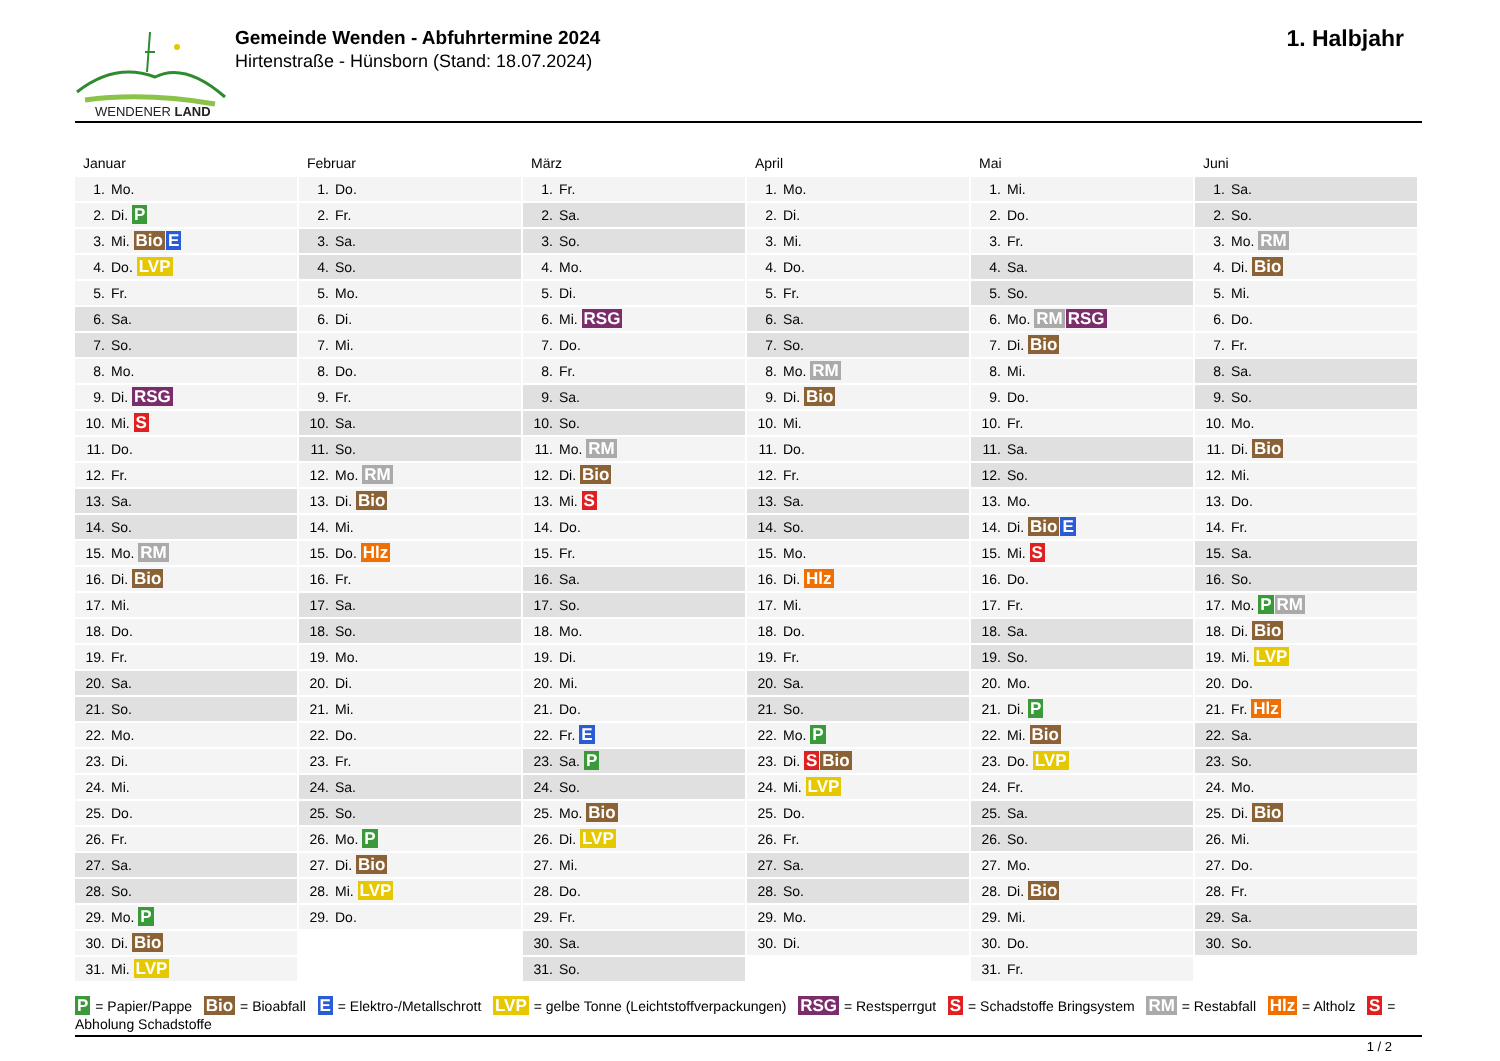WENDENER LAND
Gemeinde Wenden - Abfuhrtermine 2024
Hirtenstraße - Hünsborn (Stand: 18.07.2024)
1. Halbjahr
Januar
| 1. | Mo. |
| 2. | Di. P |
| 3. | Mi. Bio E |
| 4. | Do. LVP |
| 5. | Fr. |
| 6. | Sa. |
| 7. | So. |
| 8. | Mo. |
| 9. | Di. RSG |
| 10. | Mi. S |
| 11. | Do. |
| 12. | Fr. |
| 13. | Sa. |
| 14. | So. |
| 15. | Mo. RM |
| 16. | Di. Bio |
| 17. | Mi. |
| 18. | Do. |
| 19. | Fr. |
| 20. | Sa. |
| 21. | So. |
| 22. | Mo. |
| 23. | Di. |
| 24. | Mi. |
| 25. | Do. |
| 26. | Fr. |
| 27. | Sa. |
| 28. | So. |
| 29. | Mo. P |
| 30. | Di. Bio |
| 31. | Mi. LVP |
Februar
| 1. | Do. |
| 2. | Fr. |
| 3. | Sa. |
| 4. | So. |
| 5. | Mo. |
| 6. | Di. |
| 7. | Mi. |
| 8. | Do. |
| 9. | Fr. |
| 10. | Sa. |
| 11. | So. |
| 12. | Mo. RM |
| 13. | Di. Bio |
| 14. | Mi. |
| 15. | Do. Hlz |
| 16. | Fr. |
| 17. | Sa. |
| 18. | So. |
| 19. | Mo. |
| 20. | Di. |
| 21. | Mi. |
| 22. | Do. |
| 23. | Fr. |
| 24. | Sa. |
| 25. | So. |
| 26. | Mo. P |
| 27. | Di. Bio |
| 28. | Mi. LVP |
| 29. | Do. |
März
| 1. | Fr. |
| 2. | Sa. |
| 3. | So. |
| 4. | Mo. |
| 5. | Di. |
| 6. | Mi. RSG |
| 7. | Do. |
| 8. | Fr. |
| 9. | Sa. |
| 10. | So. |
| 11. | Mo. RM |
| 12. | Di. Bio |
| 13. | Mi. S |
| 14. | Do. |
| 15. | Fr. |
| 16. | Sa. |
| 17. | So. |
| 18. | Mo. |
| 19. | Di. |
| 20. | Mi. |
| 21. | Do. |
| 22. | Fr. E |
| 23. | Sa. P |
| 24. | So. |
| 25. | Mo. Bio |
| 26. | Di. LVP |
| 27. | Mi. |
| 28. | Do. |
| 29. | Fr. |
| 30. | Sa. |
| 31. | So. |
April
| 1. | Mo. |
| 2. | Di. |
| 3. | Mi. |
| 4. | Do. |
| 5. | Fr. |
| 6. | Sa. |
| 7. | So. |
| 8. | Mo. RM |
| 9. | Di. Bio |
| 10. | Mi. |
| 11. | Do. |
| 12. | Fr. |
| 13. | Sa. |
| 14. | So. |
| 15. | Mo. |
| 16. | Di. Hlz |
| 17. | Mi. |
| 18. | Do. |
| 19. | Fr. |
| 20. | Sa. |
| 21. | So. |
| 22. | Mo. P |
| 23. | Di. S Bio |
| 24. | Mi. LVP |
| 25. | Do. |
| 26. | Fr. |
| 27. | Sa. |
| 28. | So. |
| 29. | Mo. |
| 30. | Di. |
Mai
| 1. | Mi. |
| 2. | Do. |
| 3. | Fr. |
| 4. | Sa. |
| 5. | So. |
| 6. | Mo. RM RSG |
| 7. | Di. Bio |
| 8. | Mi. |
| 9. | Do. |
| 10. | Fr. |
| 11. | Sa. |
| 12. | So. |
| 13. | Mo. |
| 14. | Di. Bio E |
| 15. | Mi. S |
| 16. | Do. |
| 17. | Fr. |
| 18. | Sa. |
| 19. | So. |
| 20. | Mo. |
| 21. | Di. P |
| 22. | Mi. Bio |
| 23. | Do. LVP |
| 24. | Fr. |
| 25. | Sa. |
| 26. | So. |
| 27. | Mo. |
| 28. | Di. Bio |
| 29. | Mi. |
| 30. | Do. |
| 31. | Fr. |
Juni
| 1. | Sa. |
| 2. | So. |
| 3. | Mo. RM |
| 4. | Di. Bio |
| 5. | Mi. |
| 6. | Do. |
| 7. | Fr. |
| 8. | Sa. |
| 9. | So. |
| 10. | Mo. |
| 11. | Di. Bio |
| 12. | Mi. |
| 13. | Do. |
| 14. | Fr. |
| 15. | Sa. |
| 16. | So. |
| 17. | Mo. P RM |
| 18. | Di. Bio |
| 19. | Mi. LVP |
| 20. | Do. |
| 21. | Fr. Hlz |
| 22. | Sa. |
| 23. | So. |
| 24. | Mo. |
| 25. | Di. Bio |
| 26. | Mi. |
| 27. | Do. |
| 28. | Fr. |
| 29. | Sa. |
| 30. | So. |
P = Papier/Pappe Bio = Bioabfall E = Elektro-/Metallschrott LVP = gelbe Tonne (Leichtstoffverpackungen) RSG = Restsperrgut S = Schadstoffe Bringsystem RM = Restabfall Hlz = Altholz S = Abholung Schadstoffe
1 / 2